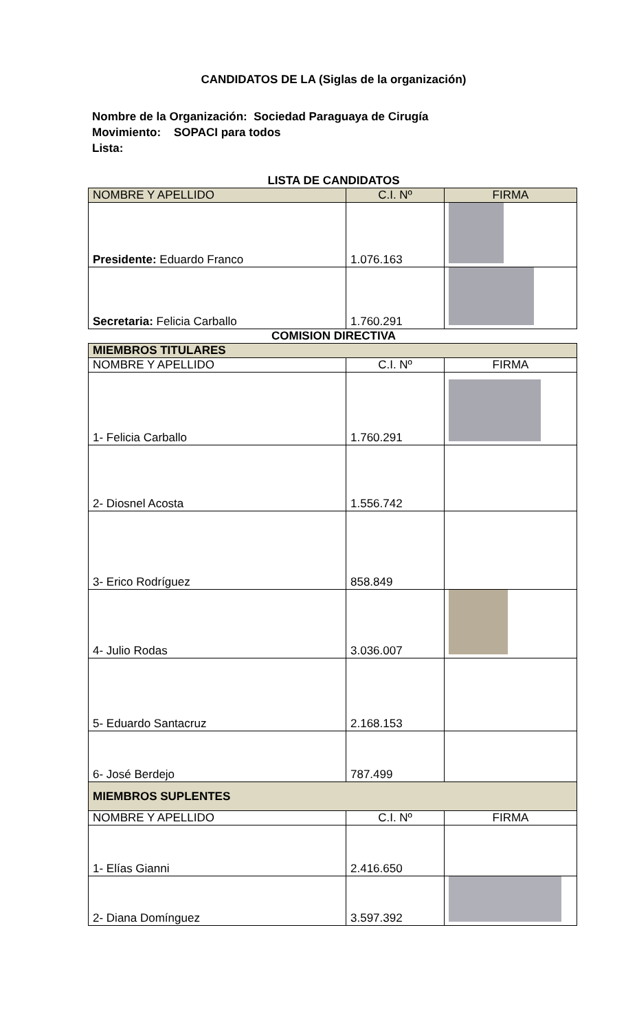CANDIDATOS DE LA (Siglas de la organización)
Nombre de la Organización: Sociedad Paraguaya de Cirugía
Movimiento: SOPACI para todos
Lista:
LISTA DE CANDIDATOS
| NOMBRE Y APELLIDO | C.I. Nº | FIRMA |
| Presidente: Eduardo Franco | 1.076.163 | |
| Secretaria: Felicia Carballo | 1.760.291 | |
COMISION DIRECTIVA
| MIEMBROS TITULARES | | |
| NOMBRE Y APELLIDO | C.I. Nº | FIRMA |
| 1- Felicia Carballo | 1.760.291 | |
| 2- Diosnel Acosta | 1.556.742 | |
| 3- Erico Rodríguez | 858.849 | |
| 4- Julio Rodas | 3.036.007 | |
| 5- Eduardo Santacruz | 2.168.153 | |
| 6- José Berdejo | 787.499 | |
| MIEMBROS SUPLENTES | | |
| NOMBRE Y APELLIDO | C.I. Nº | FIRMA |
| 1- Elías Gianni | 2.416.650 | |
| 2- Diana Domínguez | 3.597.392 | |